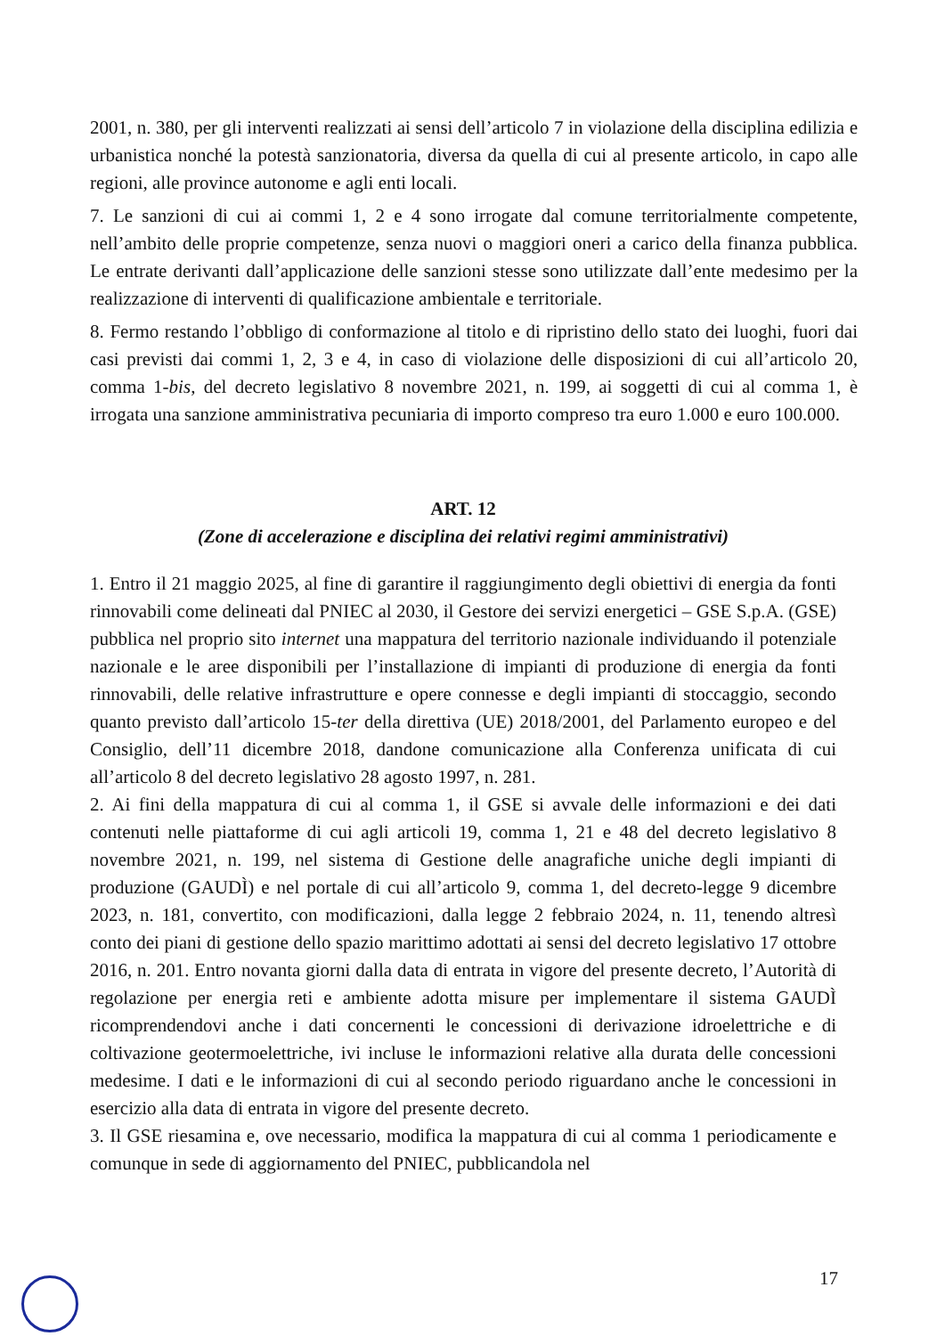2001, n. 380, per gli interventi realizzati ai sensi dell’articolo 7 in violazione della disciplina edilizia e urbanistica nonché la potestà sanzionatoria, diversa da quella di cui al presente articolo, in capo alle regioni, alle province autonome e agli enti locali.
7. Le sanzioni di cui ai commi 1, 2 e 4 sono irrogate dal comune territorialmente competente, nell’ambito delle proprie competenze, senza nuovi o maggiori oneri a carico della finanza pubblica. Le entrate derivanti dall’applicazione delle sanzioni stesse sono utilizzate dall’ente medesimo per la realizzazione di interventi di qualificazione ambientale e territoriale.
8. Fermo restando l’obbligo di conformazione al titolo e di ripristino dello stato dei luoghi, fuori dai casi previsti dai commi 1, 2, 3 e 4, in caso di violazione delle disposizioni di cui all’articolo 20, comma 1-bis, del decreto legislativo 8 novembre 2021, n. 199, ai soggetti di cui al comma 1, è irrogata una sanzione amministrativa pecuniaria di importo compreso tra euro 1.000 e euro 100.000.
ART. 12
(Zone di accelerazione e disciplina dei relativi regimi amministrativi)
1. Entro il 21 maggio 2025, al fine di garantire il raggiungimento degli obiettivi di energia da fonti rinnovabili come delineati dal PNIEC al 2030, il Gestore dei servizi energetici – GSE S.p.A. (GSE) pubblica nel proprio sito internet una mappatura del territorio nazionale individuando il potenziale nazionale e le aree disponibili per l’installazione di impianti di produzione di energia da fonti rinnovabili, delle relative infrastrutture e opere connesse e degli impianti di stoccaggio, secondo quanto previsto dall’articolo 15-ter della direttiva (UE) 2018/2001, del Parlamento europeo e del Consiglio, dell’11 dicembre 2018, dandone comunicazione alla Conferenza unificata di cui all’articolo 8 del decreto legislativo 28 agosto 1997, n. 281.
2. Ai fini della mappatura di cui al comma 1, il GSE si avvale delle informazioni e dei dati contenuti nelle piattaforme di cui agli articoli 19, comma 1, 21 e 48 del decreto legislativo 8 novembre 2021, n. 199, nel sistema di Gestione delle anagrafiche uniche degli impianti di produzione (GAUDÌ) e nel portale di cui all’articolo 9, comma 1, del decreto-legge 9 dicembre 2023, n. 181, convertito, con modificazioni, dalla legge 2 febbraio 2024, n. 11, tenendo altresì conto dei piani di gestione dello spazio marittimo adottati ai sensi del decreto legislativo 17 ottobre 2016, n. 201. Entro novanta giorni dalla data di entrata in vigore del presente decreto, l’Autorità di regolazione per energia reti e ambiente adotta misure per implementare il sistema GAUDÌ ricomprendendovi anche i dati concernenti le concessioni di derivazione idroelettriche e di coltivazione geotermoelettriche, ivi incluse le informazioni relative alla durata delle concessioni medesime. I dati e le informazioni di cui al secondo periodo riguardano anche le concessioni in esercizio alla data di entrata in vigore del presente decreto.
3. Il GSE riesamina e, ove necessario, modifica la mappatura di cui al comma 1 periodicamente e comunque in sede di aggiornamento del PNIEC, pubblicandola nel
17